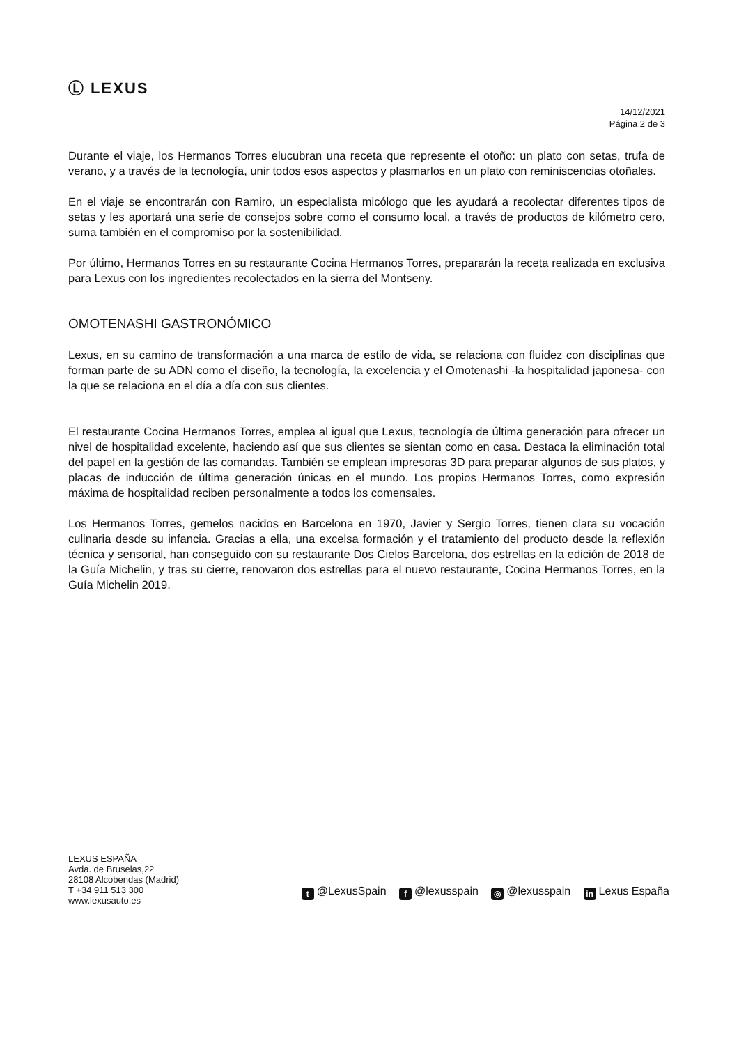Ⓛ LEXUS
14/12/2021
Página 2 de 3
Durante el viaje, los Hermanos Torres elucubran una receta que represente el otoño: un plato con setas, trufa de verano, y a través de la tecnología, unir todos esos aspectos y plasmarlos en un plato con reminiscencias otoñales.
En el viaje se encontrarán con Ramiro, un especialista micólogo que les ayudará a recolectar diferentes tipos de setas y les aportará una serie de consejos sobre como el consumo local, a través de productos de kilómetro cero, suma también en el compromiso por la sostenibilidad.
Por último, Hermanos Torres en su restaurante Cocina Hermanos Torres, prepararán la receta realizada en exclusiva para Lexus con los ingredientes recolectados en la sierra del Montseny.
OMOTENASHI GASTRONÓMICO
Lexus, en su camino de transformación a una marca de estilo de vida, se relaciona con fluidez con disciplinas que forman parte de su ADN como el diseño, la tecnología, la excelencia y el Omotenashi -la hospitalidad japonesa- con la que se relaciona en el día a día con sus clientes.
El restaurante Cocina Hermanos Torres, emplea al igual que Lexus, tecnología de última generación para ofrecer un nivel de hospitalidad excelente, haciendo así que sus clientes se sientan como en casa. Destaca la eliminación total del papel en la gestión de las comandas. También se emplean impresoras 3D para preparar algunos de sus platos, y placas de inducción de última generación únicas en el mundo. Los propios Hermanos Torres, como expresión máxima de hospitalidad reciben personalmente a todos los comensales.
Los Hermanos Torres, gemelos nacidos en Barcelona en 1970, Javier y Sergio Torres, tienen clara su vocación culinaria desde su infancia. Gracias a ella, una excelsa formación y el tratamiento del producto desde la reflexión técnica y sensorial, han conseguido con su restaurante Dos Cielos Barcelona, dos estrellas en la edición de 2018 de la Guía Michelin, y tras su cierre, renovaron dos estrellas para el nuevo restaurante, Cocina Hermanos Torres, en la Guía Michelin 2019.
LEXUS ESPAÑA
Avda. de Bruselas,22
28108 Alcobendas (Madrid)
T +34 911 513 300
www.lexusauto.es
t @LexusSpain f @lexusspain ◎ @lexusspain in Lexus España